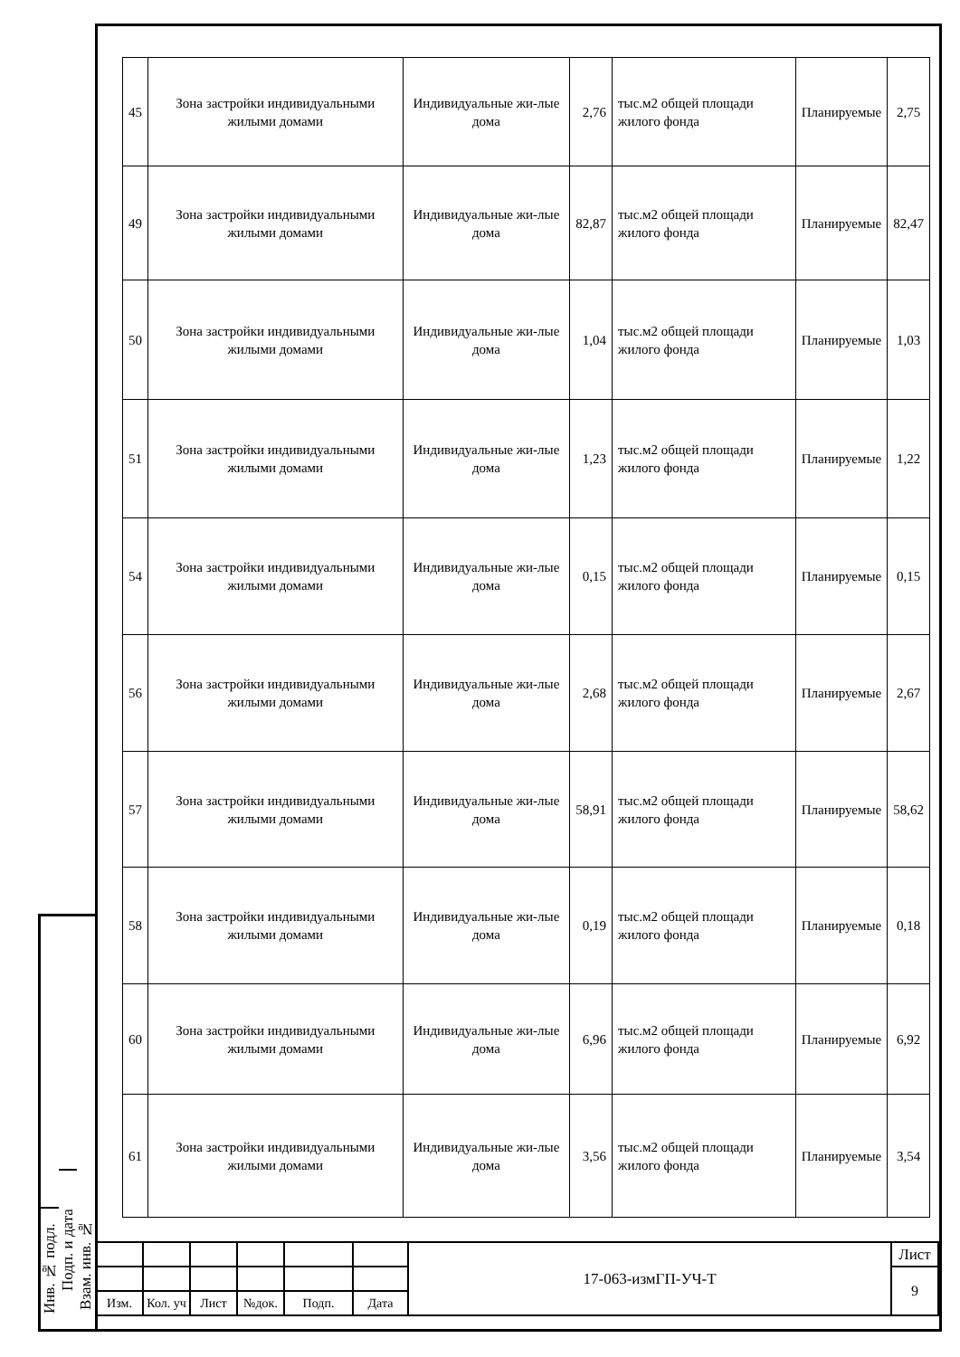| 45 | Зона застройки индивидуальными жилыми домами | Индивидуальные жи-лые дома | 2,76 | тыс.м2 общей площади жилого фонда | Планируемые | 2,75 |
| 49 | Зона застройки индивидуальными жилыми домами | Индивидуальные жи-лые дома | 82,87 | тыс.м2 общей площади жилого фонда | Планируемые | 82,47 |
| 50 | Зона застройки индивидуальными жилыми домами | Индивидуальные жи-лые дома | 1,04 | тыс.м2 общей площади жилого фонда | Планируемые | 1,03 |
| 51 | Зона застройки индивидуальными жилыми домами | Индивидуальные жи-лые дома | 1,23 | тыс.м2 общей площади жилого фонда | Планируемые | 1,22 |
| 54 | Зона застройки индивидуальными жилыми домами | Индивидуальные жи-лые дома | 0,15 | тыс.м2 общей площади жилого фонда | Планируемые | 0,15 |
| 56 | Зона застройки индивидуальными жилыми домами | Индивидуальные жи-лые дома | 2,68 | тыс.м2 общей площади жилого фонда | Планируемые | 2,67 |
| 57 | Зона застройки индивидуальными жилыми домами | Индивидуальные жи-лые дома | 58,91 | тыс.м2 общей площади жилого фонда | Планируемые | 58,62 |
| 58 | Зона застройки индивидуальными жилыми домами | Индивидуальные жи-лые дома | 0,19 | тыс.м2 общей площади жилого фонда | Планируемые | 0,18 |
| 60 | Зона застройки индивидуальными жилыми домами | Индивидуальные жи-лые дома | 6,96 | тыс.м2 общей площади жилого фонда | Планируемые | 6,92 |
| 61 | Зона застройки индивидуальными жилыми домами | Индивидуальные жи-лые дома | 3,56 | тыс.м2 общей площади жилого фонда | Планируемые | 3,54 |
Инв. № подл.
Подп. и дата
Взам. инв. №
| | | | | | | 17-063-измГП-УЧ-Т | Лист |
| | | | | | | | 9 |
| Изм. | Кол. уч | Лист | №док. | Подп. | Дата | | |